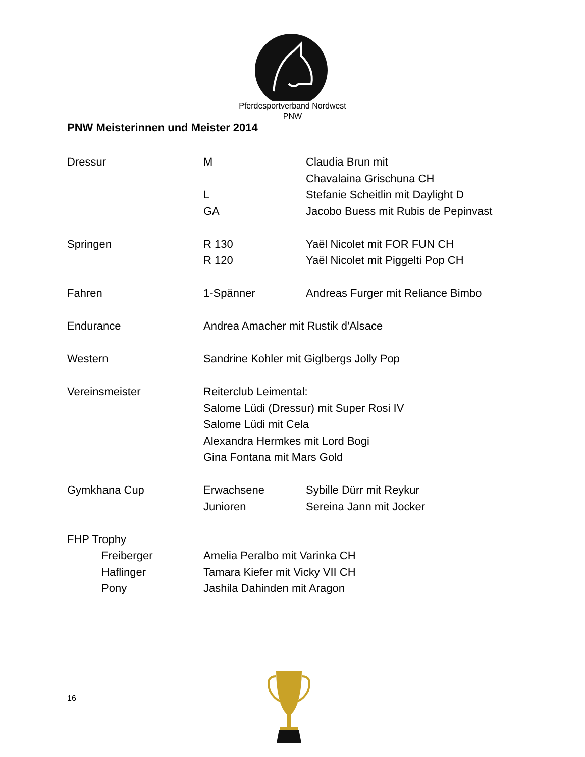Pferdesportverband Nordwest
PNW
PNW Meisterinnen und Meister 2014
Dressur M Claudia Brun mit
Chavalaina Grischuna CH
L Stefanie Scheitlin mit Daylight D
GA Jacobo Buess mit Rubis de Pepinvast
Springen R 130 Yaël Nicolet mit FOR FUN CH
R 120 Yaël Nicolet mit Piggelti Pop CH
Fahren 1-Spänner Andreas Furger mit Reliance Bimbo
Endurance Andrea Amacher mit Rustik d'Alsace
Western Sandrine Kohler mit Giglbergs Jolly Pop
Vereinsmeister Reiterclub Leimental:
Salome Lüdi (Dressur) mit Super Rosi IV
Salome Lüdi mit Cela
Alexandra Hermkes mit Lord Bogi
Gina Fontana mit Mars Gold
Gymkhana Cup Erwachsene Sybille Dürr mit Reykur
Junioren Sereina Jann mit Jocker
FHP Trophy
Freiberger Amelia Peralbo mit Varinka CH
Haflinger Tamara Kiefer mit Vicky VII CH
Pony Jashila Dahinden mit Aragon
16